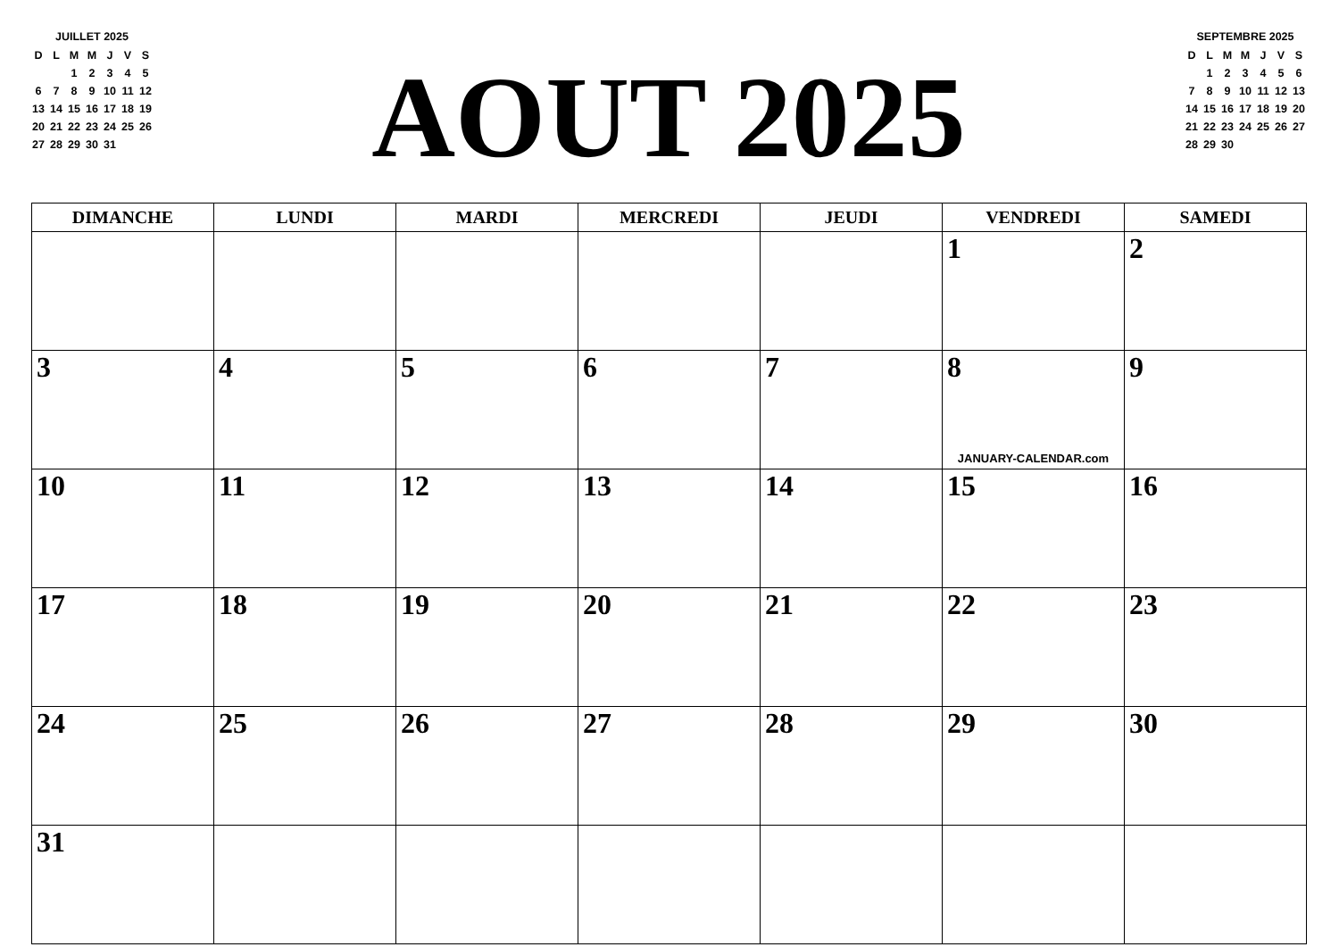JUILLET 2025
| D | L | M | M | J | V | S |
| | | 1 | 2 | 3 | 4 | 5 |
| 6 | 7 | 8 | 9 | 10 | 11 | 12 |
| 13 | 14 | 15 | 16 | 17 | 18 | 19 |
| 20 | 21 | 22 | 23 | 24 | 25 | 26 |
| 27 | 28 | 29 | 30 | 31 | | |
AOUT 2025
SEPTEMBRE 2025
| D | L | M | M | J | V | S |
| | 1 | 2 | 3 | 4 | 5 | 6 |
| 7 | 8 | 9 | 10 | 11 | 12 | 13 |
| 14 | 15 | 16 | 17 | 18 | 19 | 20 |
| 21 | 22 | 23 | 24 | 25 | 26 | 27 |
| 28 | 29 | 30 | | | | |
| DIMANCHE | LUNDI | MARDI | MERCREDI | JEUDI | VENDREDI | SAMEDI |
| --- | --- | --- | --- | --- | --- | --- |
| | | | | | 1 | 2 |
| 3 | 4 | 5 | 6 | 7 | 8 JANUARY-CALENDAR.com | 9 |
| 10 | 11 | 12 | 13 | 14 | 15 | 16 |
| 17 | 18 | 19 | 20 | 21 | 22 | 23 |
| 24 | 25 | 26 | 27 | 28 | 29 | 30 |
| 31 | | | | | | |